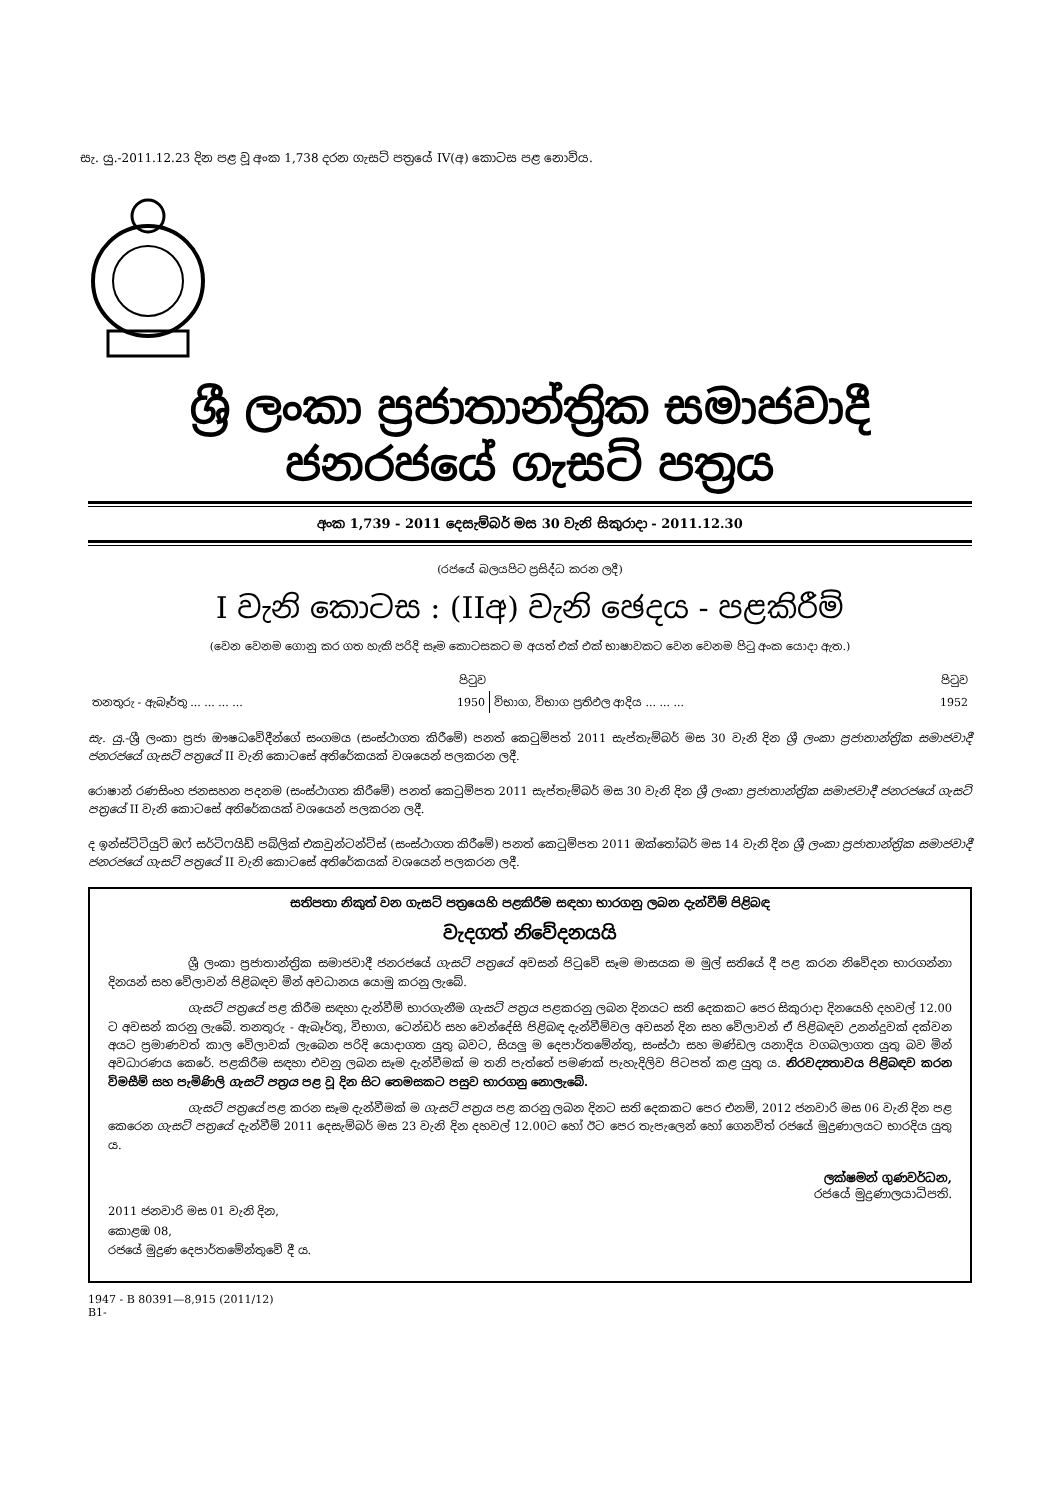සැ. යු.-2011.12.23 දින පළ වූ අංක 1,738 දරන ගැසට් පත්‍රයේ IV(අ) කොටස පළ නොවිය.
ශ්‍රී ලංකා ප්‍රජාතාන්ත්‍රික සමාජවාදී ජනරජයේ ගැසට් පත්‍රය
අංක 1,739 - 2011 දෙසැම්බර් මස 30 වැනි සිකුරාදා - 2011.12.30
(රජයේ බලයපිට ප්‍රසිද්ධ කරන ලදී)
I වැනි කොටස : (IIඅ) වැනි ඡෙදය - පළකිරීම්
(වෙන වෙනම ගොනු කර ගත හැකි පරිදි සෑම කොටසකට ම අයත් එක් එක් භාෂාවකට වෙන වෙනම පිටු අංක යොදා ඇත.)
| | පිටුව | | පිටුව |
| තනතුරු - ඇබෑර්තු ... ... ... ... | 1950 | විභාග, විභාග ප්‍රතිඵල ආදිය ... ... ... | 1952 |
සැ. යු.-ශ්‍රී ලංකා ප්‍රජා ඖෂධවේදීන්ගේ සංගමය (සංස්ථාගත කිරීමේ) පනත් කෙටුම්පත් 2011 සැප්තැම්බර් මස 30 වැනි දින ශ්‍රී ලංකා ප්‍රජාතාන්ත්‍රික සමාජවාදී ජනරජයේ ගැසට් පත්‍රයේ II වැනි කොටසේ අතිරේකයක් වශයෙන් පලකරන ලදී.
රොෂාන් රණසිංහ ජනසහන පදනම (සංස්ථාගත කිරීමේ) පනත් කෙටුම්පත 2011 සැප්තැම්බර් මස 30 වැනි දින ශ්‍රී ලංකා ප්‍රජාතාන්ත්‍රික සමාජවාදී ජනරජයේ ගැසට් පත්‍රයේ II වැනි කොටසේ අතිරේකයක් වශයෙන් පලකරන ලදී.
ද ඉන්ස්ටිටියුට් ඔෆ් සර්ටිෆයිඩ් පබ්ලික් එකවුන්ටන්ට්ස් (සංස්ථාගත කිරීමේ) පනත් කෙටුම්පත 2011 ඔක්තෝබර් මස 14 වැනි දින ශ්‍රී ලංකා ප්‍රජාතාන්ත්‍රික සමාජවාදී ජනරජයේ ගැසට් පත්‍රයේ II වැනි කොටසේ අතිරේකයක් වශයෙන් පලකරන ලදී.
සතිපතා නිකුත් වන ගැසට් පත්‍රයෙහි පළකිරීම සඳහා භාරගනු ලබන දැන්වීම් පිළිබඳ
වැදගත් නිවේදනයයි
ශ්‍රී ලංකා ප්‍රජාතාන්ත්‍රික සමාජවාදී ජනරජයේ ගැසට් පත්‍රයේ අවසන් පිටුවේ සෑම මාසයක ම මුල් සතියේ දී පළ කරන නිවේදන භාරගන්නා දිනයන් සහ වේලාවන් පිළිබඳව මින් අවධානය යොමු කරනු ලැබේ.
ගැසට් පත්‍රයේ පළ කිරීම සඳහා දැන්වීම් භාරගැනීම ගැසට් පත්‍රය පළකරනු ලබන දිනයට සති දෙකකට පෙර සිකුරාදා දිනයෙහි දහවල් 12.00 ට අවසන් කරනු ලැබේ. තනතුරු - ඇබෑර්තු, විභාග, ටෙන්ඩර් සහ වෙන්දේසි පිළිබඳ දැන්වීම්වල අවසන් දින සහ වේලාවන් ඒ පිළිබඳව උනන්දුවක් දක්වන අයට ප්‍රමාණවත් කාල වේලාවක් ලැබෙන පරිදි යොදාගත යුතු බවට, සියලු ම දෙපාර්තමේන්තු, සංස්ථා සහ මණ්ඩල යනාදිය වගබලාගත යුතු බව මින් අවධාරණය කෙරේ. පළකිරීම සඳහා එවනු ලබන සෑම දැන්වීමක් ම තනි පැත්තේ පමණක් පැහැදිලිව පිටපත් කළ යුතු ය. නිරවද්‍යතාවය පිළිබඳව කරන විමසීම් සහ පැමිණිලි ගැසට් පත්‍රය පළ වූ දින සිට තෙමසකට පසුව භාරගනු නොලැබේ.
ගැසට් පත්‍රයේ පළ කරන සෑම දැන්වීමක් ම ගැසට් පත්‍රය පළ කරනු ලබන දිනට සති දෙකකට පෙර එනම්, 2012 ජනවාරි මස 06 වැනි දින පළ කෙරෙන ගැසට් පත්‍රයේ දැන්වීම් 2011 දෙසැම්බර් මස 23 වැනි දින දහවල් 12.00ට හෝ ඊට පෙර තැපැලෙන් හෝ ගෙනවිත් රජයේ මුද්‍රණාලයට භාරදිය යුතු ය.
ලක්ෂමන් ගුණවර්ධන,
රජයේ මුද්‍රණාලයාධිපති.
2011 ජනවාරි මස 01 වැනි දින,
කොළඹ 08,
රජයේ මුද්‍රණ දෙපාර්තමේන්තුවේ දී ය.
1947 - B 80391—8,915 (2011/12)
B1-